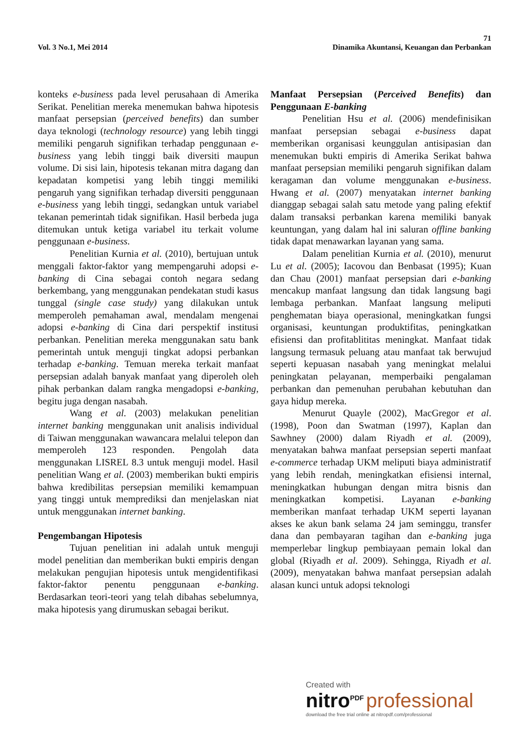71
Vol. 3 No.1, Mei 2014 Dinamika Akuntansi, Keuangan dan Perbankan
konteks e-business pada level perusahaan di Amerika Serikat. Penelitian mereka menemukan bahwa hipotesis manfaat persepsian (perceived benefits) dan sumber daya teknologi (technology resource) yang lebih tinggi memiliki pengaruh signifikan terhadap penggunaan e-business yang lebih tinggi baik diversiti maupun volume. Di sisi lain, hipotesis tekanan mitra dagang dan kepadatan kompetisi yang lebih tinggi memiliki pengaruh yang signifikan terhadap diversiti penggunaan e-business yang lebih tinggi, sedangkan untuk variabel tekanan pemerintah tidak signifikan. Hasil berbeda juga ditemukan untuk ketiga variabel itu terkait volume penggunaan e-business.
Penelitian Kurnia et al. (2010), bertujuan untuk menggali faktor-faktor yang mempengaruhi adopsi e-banking di Cina sebagai contoh negara sedang berkembang, yang menggunakan pendekatan studi kasus tunggal (single case study) yang dilakukan untuk memperoleh pemahaman awal, mendalam mengenai adopsi e-banking di Cina dari perspektif institusi perbankan. Penelitian mereka menggunakan satu bank pemerintah untuk menguji tingkat adopsi perbankan terhadap e-banking. Temuan mereka terkait manfaat persepsian adalah banyak manfaat yang diperoleh oleh pihak perbankan dalam rangka mengadopsi e-banking, begitu juga dengan nasabah.
Wang et al. (2003) melakukan penelitian internet banking menggunakan unit analisis individual di Taiwan menggunakan wawancara melalui telepon dan memperoleh 123 responden. Pengolah data menggunakan LISREL 8.3 untuk menguji model. Hasil penelitian Wang et al. (2003) memberikan bukti empiris bahwa kredibilitas persepsian memiliki kemampuan yang tinggi untuk memprediksi dan menjelaskan niat untuk menggunakan internet banking.
Pengembangan Hipotesis
Tujuan penelitian ini adalah untuk menguji model penelitian dan memberikan bukti empiris dengan melakukan pengujian hipotesis untuk mengidentifikasi faktor-faktor penentu penggunaan e-banking. Berdasarkan teori-teori yang telah dibahas sebelumnya, maka hipotesis yang dirumuskan sebagai berikut.
Manfaat Persepsian (Perceived Benefits) dan Penggunaan E-banking
Penelitian Hsu et al. (2006) mendefinisikan manfaat persepsian sebagai e-business dapat memberikan organisasi keunggulan antisipasian dan menemukan bukti empiris di Amerika Serikat bahwa manfaat persepsian memiliki pengaruh signifikan dalam keragaman dan volume menggunakan e-business. Hwang et al. (2007) menyatakan internet banking dianggap sebagai salah satu metode yang paling efektif dalam transaksi perbankan karena memiliki banyak keuntungan, yang dalam hal ini saluran offline banking tidak dapat menawarkan layanan yang sama.
Dalam penelitian Kurnia et al. (2010), menurut Lu et al. (2005); Iacovou dan Benbasat (1995); Kuan dan Chau (2001) manfaat persepsian dari e-banking mencakup manfaat langsung dan tidak langsung bagi lembaga perbankan. Manfaat langsung meliputi penghematan biaya operasional, meningkatkan fungsi organisasi, keuntungan produktifitas, peningkatkan efisiensi dan profitablititas meningkat. Manfaat tidak langsung termasuk peluang atau manfaat tak berwujud seperti kepuasan nasabah yang meningkat melalui peningkatan pelayanan, memperbaiki pengalaman perbankan dan pemenuhan perubahan kebutuhan dan gaya hidup mereka.
Menurut Quayle (2002), MacGregor et al. (1998), Poon dan Swatman (1997), Kaplan dan Sawhney (2000) dalam Riyadh et al. (2009), menyatakan bahwa manfaat persepsian seperti manfaat e-commerce terhadap UKM meliputi biaya administratif yang lebih rendah, meningkatkan efisiensi internal, meningkatkan hubungan dengan mitra bisnis dan meningkatkan kompetisi. Layanan e-banking memberikan manfaat terhadap UKM seperti layanan akses ke akun bank selama 24 jam seminggu, transfer dana dan pembayaran tagihan dan e-banking juga memperlebar lingkup pembiayaan pemain lokal dan global (Riyadh et al. 2009). Sehingga, Riyadh et al. (2009), menyatakan bahwa manfaat persepsian adalah alasan kunci untuk adopsi teknologi
Created with
nitro<sup>PDF</sup> professional
download the free trial online at nitropdf.com/professional